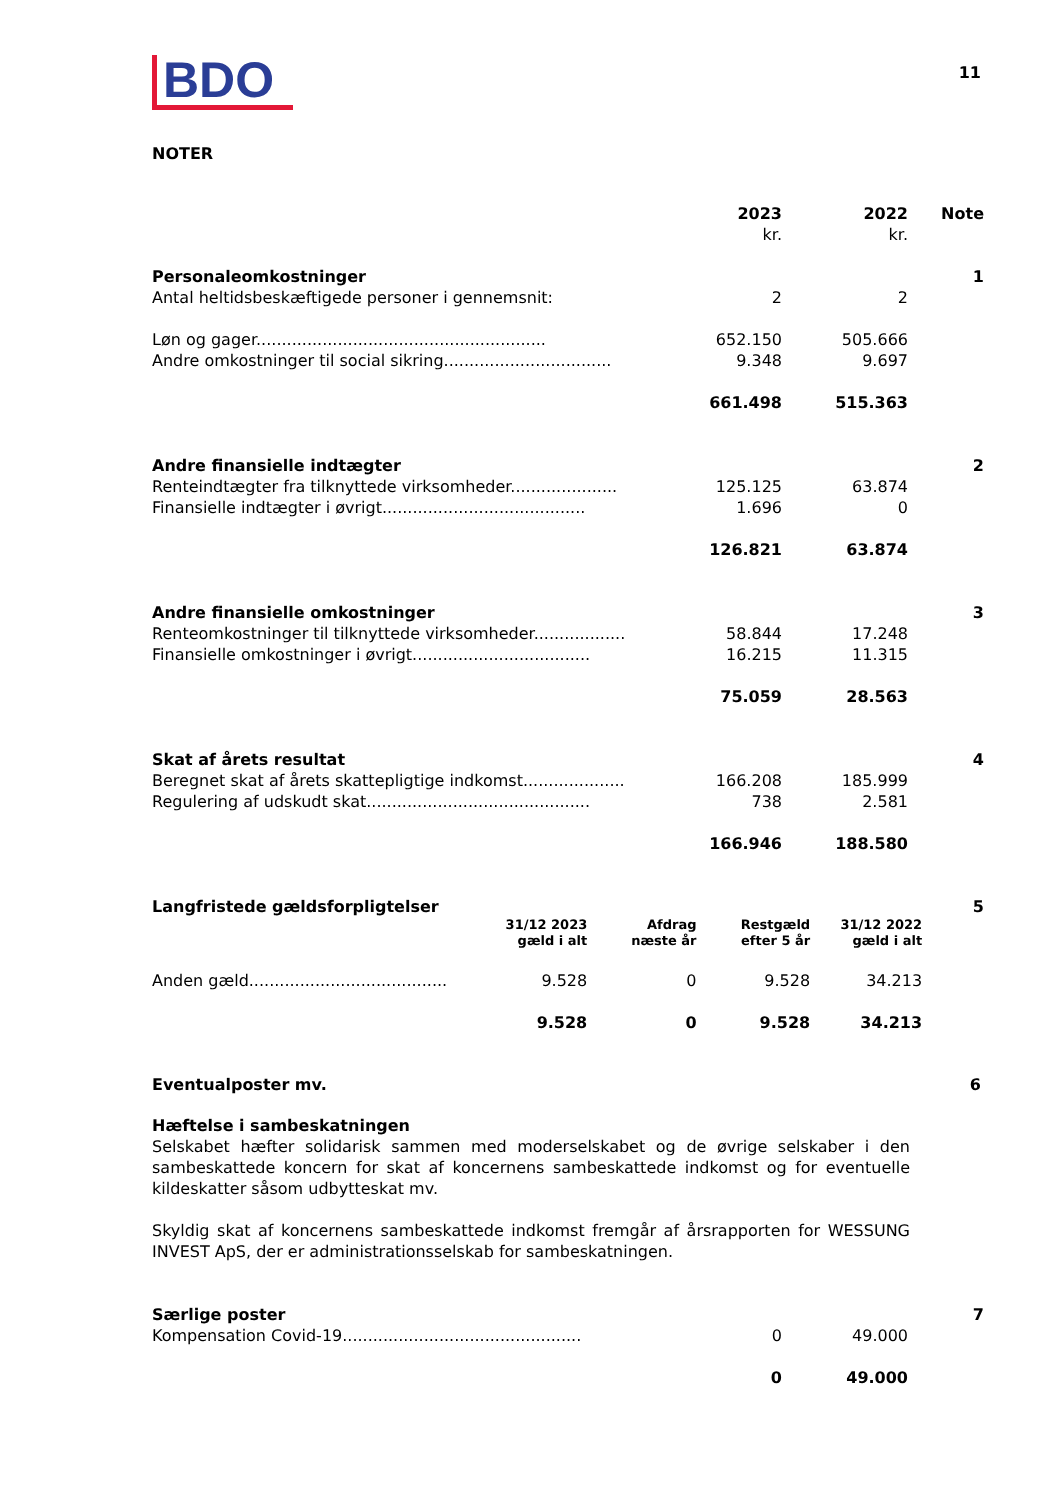BDO
11
NOTER
| | 2023 kr. | 2022 kr. | Note |
| --- | --- | --- | --- |
| Personaleomkostninger | | | 1 |
| Antal heltidsbeskæftigede personer i gennemsnit: | 2 | 2 | |
| Løn og gager......................................................... | 652.150 | 505.666 | |
| Andre omkostninger til social sikring................................. | 9.348 | 9.697 | |
| | 661.498 | 515.363 | |
| Andre finansielle indtægter | | | 2 |
| Renteindtægter fra tilknyttede virksomheder..................... | 125.125 | 63.874 | |
| Finansielle indtægter i øvrigt........................................ | 1.696 | 0 | |
| | 126.821 | 63.874 | |
| Andre finansielle omkostninger | | | 3 |
| Renteomkostninger til tilknyttede virksomheder.................. | 58.844 | 17.248 | |
| Finansielle omkostninger i øvrigt................................... | 16.215 | 11.315 | |
| | 75.059 | 28.563 | |
| Skat af årets resultat | | | 4 |
| Beregnet skat af årets skattepligtige indkomst.................... | 166.208 | 185.999 | |
| Regulering af udskudt skat............................................ | 738 | 2.581 | |
| | 166.946 | 188.580 | |
| Langfristede gældsforpligtelser | | | | | 5 |
| | 31/12 2023 gæld i alt | Afdrag næste år | Restgæld efter 5 år | 31/12 2022 gæld i alt | |
| Anden gæld....................................... | 9.528 | 0 | 9.528 | 34.213 | |
| | 9.528 | 0 | 9.528 | 34.213 | |
Eventualposter mv. 6
Hæftelse i sambeskatningen
Selskabet hæfter solidarisk sammen med moderselskabet og de øvrige selskaber i den sambeskattede koncern for skat af koncernens sambeskattede indkomst og for eventuelle kildeskatter såsom udbytteskat mv.
Skyldig skat af koncernens sambeskattede indkomst fremgår af årsrapporten for WESSUNG INVEST ApS, der er administrationsselskab for sambeskatningen.
| Særlige poster | | | 7 |
| Kompensation Covid-19............................................... | 0 | 49.000 | |
| | 0 | 49.000 | |